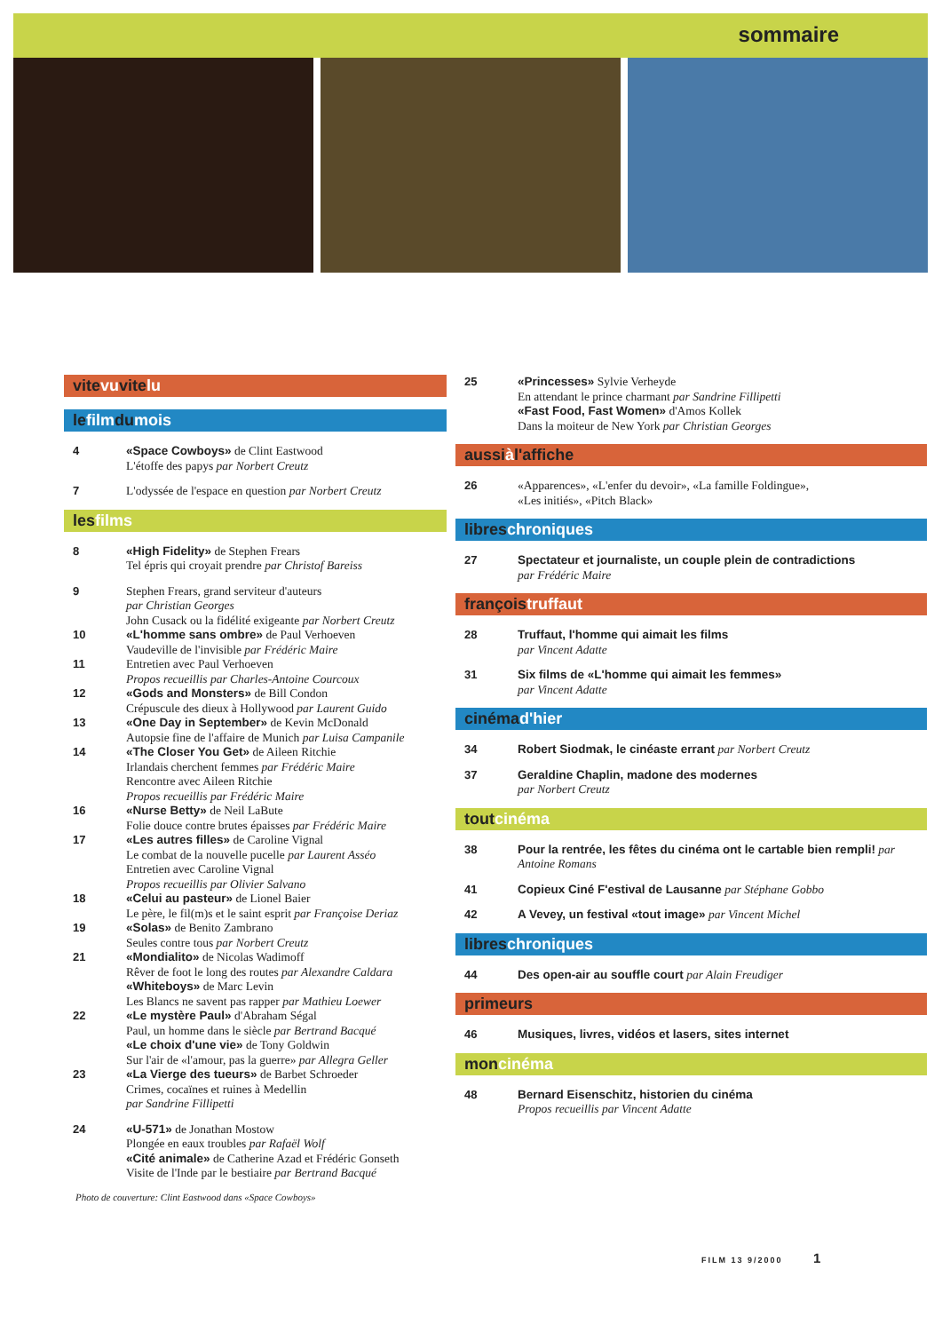sommaire
vitevuvitelu
lefilmdumois
4 «Space Cowboys» de Clint Eastwood
L'étoffe des papys par Norbert Creutz
7 L'odyssée de l'espace en question par Norbert Creutz
lesfilms
8 «High Fidelity» de Stephen Frears
Tel épris qui croyait prendre par Christof Bareiss
9 Stephen Frears, grand serviteur d'auteurs
par Christian Georges
John Cusack ou la fidélité exigeante par Norbert Creutz
10 «L'homme sans ombre» de Paul Verhoeven
Vaudeville de l'invisible par Frédéric Maire
11 Entretien avec Paul Verhoeven
Propos recueillis par Charles-Antoine Courcoux
12 «Gods and Monsters» de Bill Condon
Crépuscule des dieux à Hollywood par Laurent Guido
13 «One Day in September» de Kevin McDonald
Autopsie fine de l'affaire de Munich par Luisa Campanile
14 «The Closer You Get» de Aileen Ritchie
Irlandais cherchent femmes par Frédéric Maire
Rencontre avec Aileen Ritchie
Propos recueillis par Frédéric Maire
16 «Nurse Betty» de Neil LaBute
Folie douce contre brutes épaisses par Frédéric Maire
17 «Les autres filles» de Caroline Vignal
Le combat de la nouvelle pucelle par Laurent Asséo
Entretien avec Caroline Vignal
Propos recueillis par Olivier Salvano
18 «Celui au pasteur» de Lionel Baier
Le père, le fil(m)s et le saint esprit par Françoise Deriaz
19 «Solas» de Benito Zambrano
Seules contre tous par Norbert Creutz
21 «Mondialito» de Nicolas Wadimoff
Rêver de foot le long des routes par Alexandre Caldara
«Whiteboys» de Marc Levin
Les Blancs ne savent pas rapper par Mathieu Loewer
22 «Le mystère Paul» d'Abraham Ségal
Paul, un homme dans le siècle par Bertrand Bacqué
«Le choix d'une vie» de Tony Goldwin
Sur l'air de «l'amour, pas la guerre» par Allegra Geller
23 «La Vierge des tueurs» de Barbet Schroeder
Crimes, cocaïnes et ruines à Medellin
par Sandrine Fillipetti
24 «U-571» de Jonathan Mostow
Plongée en eaux troubles par Rafaël Wolf
«Cité animale» de Catherine Azad et Frédéric Gonseth
Visite de l'Inde par le bestiaire par Bertrand Bacqué
Photo de couverture: Clint Eastwood dans «Space Cowboys»
25 «Princesses» Sylvie Verheyde
En attendant le prince charmant par Sandrine Fillipetti
«Fast Food, Fast Women» d'Amos Kollek
Dans la moiteur de New York par Christian Georges
aussiàl'affiche
26 «Apparences», «L'enfer du devoir», «La famille Foldingue»,
«Les initiés», «Pitch Black»
libreschroniques
27 Spectateur et journaliste, un couple plein de contradictions
par Frédéric Maire
françoistruffaut
28 Truffaut, l'homme qui aimait les films
par Vincent Adatte
31 Six films de «L'homme qui aimait les femmes»
par Vincent Adatte
cinémad'hier
34 Robert Siodmak, le cinéaste errant par Norbert Creutz
37 Geraldine Chaplin, madone des modernes
par Norbert Creutz
toutcinéma
38 Pour la rentrée, les fêtes du cinéma ont le cartable bien rempli! par Antoine Romans
41 Copieux Ciné F'estival de Lausanne par Stéphane Gobbo
42 A Vevey, un festival «tout image» par Vincent Michel
libreschroniques
44 Des open-air au souffle court par Alain Freudiger
primeurs
46 Musiques, livres, vidéos et lasers, sites internet
moncinéma
48 Bernard Eisenschitz, historien du cinéma
Propos recueillis par Vincent Adatte
FILM 13 9/2000 1